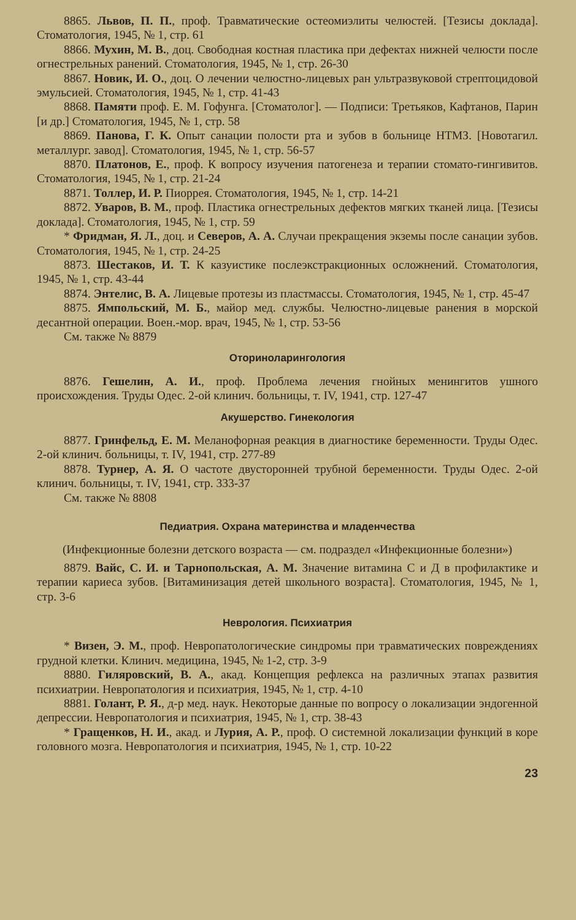8865. Львов, П. П., проф. Травматические остеомиэлиты челюстей. [Тезисы доклада]. Стоматология, 1945, № 1, стр. 61
8866. Мухин, М. В., доц. Свободная костная пластика при дефектах нижней челюсти после огнестрельных ранений. Стоматология, 1945, № 1, стр. 26-30
8867. Новик, И. О., доц. О лечении челюстно-лицевых ран ультразвуковой стрептоцидовой эмульсией. Стоматология, 1945, № 1, стр. 41-43
8868. Памяти проф. Е. М. Гофунга. [Стоматолог]. — Подписи: Третьяков, Кафтанов, Парин [и др.] Стоматология, 1945, № 1, стр. 58
8869. Панова, Г. К. Опыт санации полости рта и зубов в больнице НТМЗ. [Новотагил. металлург. завод]. Стоматология, 1945, № 1, стр. 56-57
8870. Платонов, Е., проф. К вопросу изучения патогенеза и терапии стомато-гингивитов. Стоматология, 1945, № 1, стр. 21-24
8871. Толлер, И. Р. Пиоррея. Стоматология, 1945, № 1, стр. 14-21
8872. Уваров, В. М., проф. Пластика огнестрельных дефектов мягких тканей лица. [Тезисы доклада]. Стоматология, 1945, № 1, стр. 59
* Фридман, Я. Л., доц. и Северов, А. А. Случаи прекращения экземы после санации зубов. Стоматология, 1945, № 1, стр. 24-25
8873. Шестаков, И. Т. К казуистике послеэкстракционных осложнений. Стоматология, 1945, № 1, стр. 43-44
8874. Энтелис, В. А. Лицевые протезы из пластмассы. Стоматология, 1945, № 1, стр. 45-47
8875. Ямпольский, М. Б., майор мед. службы. Челюстно-лицевые ранения в морской десантной операции. Воен.-мор. врач, 1945, № 1, стр. 53-56
См. также № 8879
Оториноларингология
8876. Гешелин, А. И., проф. Проблема лечения гнойных менингитов ушного происхождения. Труды Одес. 2-ой клинич. больницы, т. IV, 1941, стр. 127-47
Акушерство. Гинекология
8877. Гринфельд, Е. М. Меланофорная реакция в диагностике беременности. Труды Одес. 2-ой клинич. больницы, т. IV, 1941, стр. 277-89
8878. Турнер, А. Я. О частоте двусторонней трубной беременности. Труды Одес. 2-ой клинич. больницы, т. IV, 1941, стр. 333-37
См. также № 8808
Педиатрия. Охрана материнства и младенчества
(Инфекционные болезни детского возраста — см. подраздел «Инфекционные болезни»)
8879. Вайс, С. И. и Тарнопольская, А. М. Значение витамина С и Д в профилактике и терапии кариеса зубов. [Витаминизация детей школьного возраста]. Стоматология, 1945, № 1, стр. 3-6
Неврология. Психиатрия
* Визен, Э. М., проф. Невропатологические синдромы при травматических повреждениях грудной клетки. Клинич. медицина, 1945, № 1-2, стр. 3-9
8880. Гиляровский, В. А., акад. Концепция рефлекса на различных этапах развития психиатрии. Невропатология и психиатрия, 1945, № 1, стр. 4-10
8881. Голант, Р. Я., д-р мед. наук. Некоторые данные по вопросу о локализации эндогенной депрессии. Невропатология и психиатрия, 1945, № 1, стр. 38-43
* Гращенков, Н. И., акад. и Лурия, А. Р., проф. О системной локализации функций в коре головного мозга. Невропатология и психиатрия, 1945, № 1, стр. 10-22
23